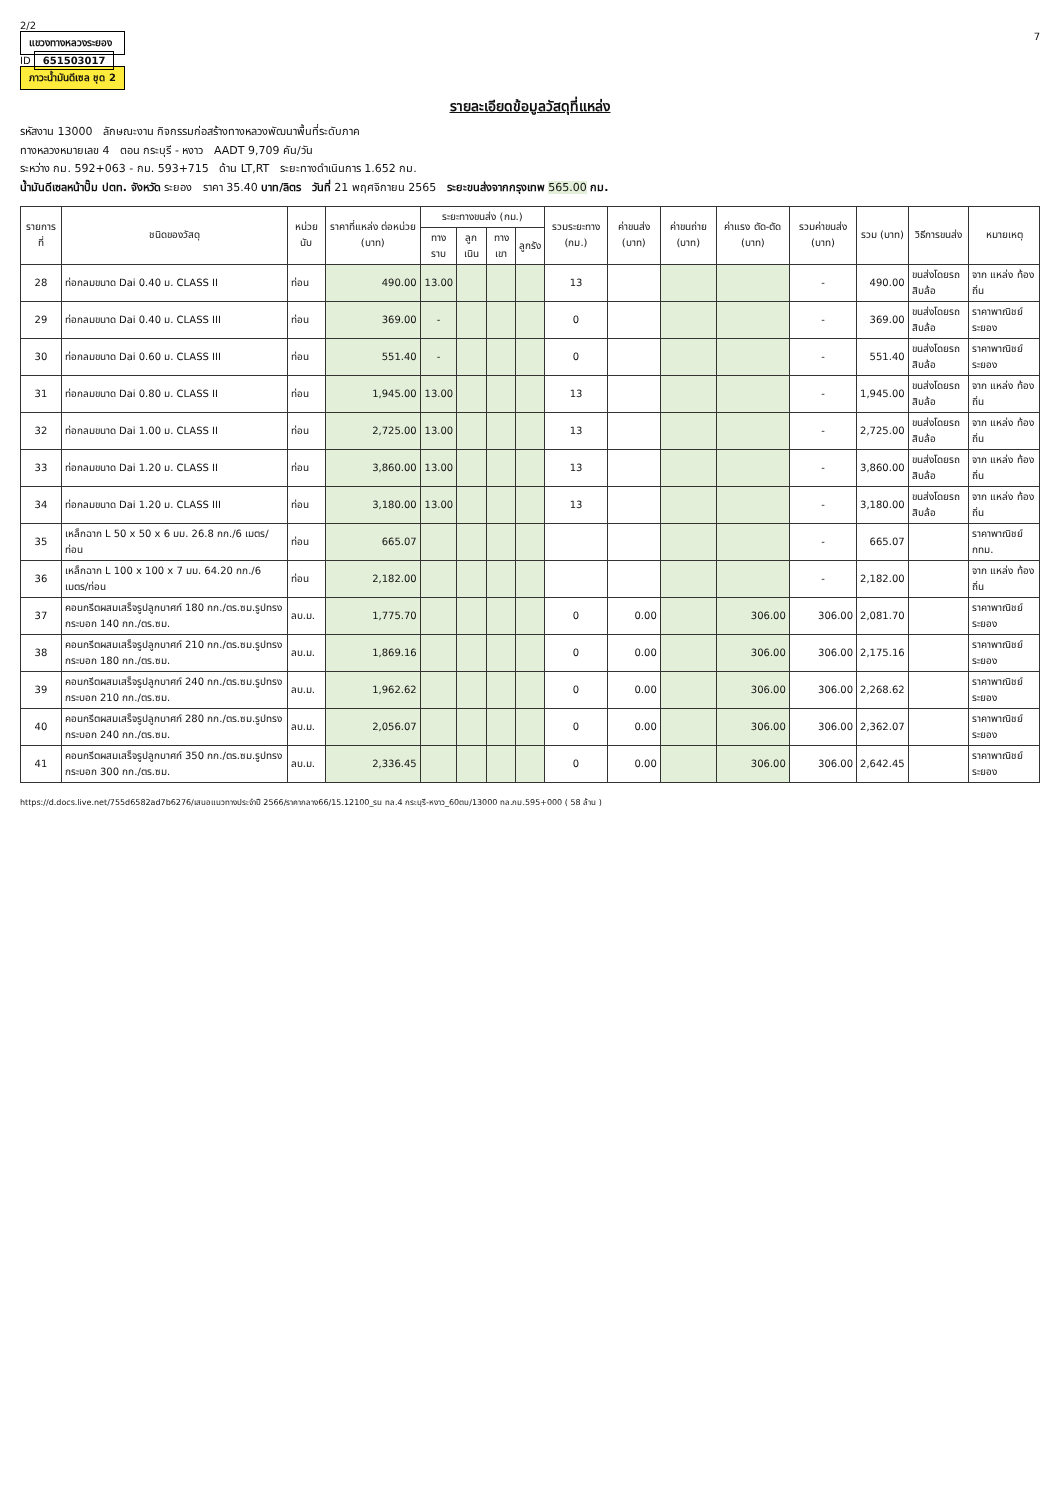2/2
แขวงทางหลวงระยอง
ID 651503017
ภาวะน้ำมันดีเซล ชุด 2
7
รายละเอียดข้อมูลวัสดุที่แหล่ง
รหัสงาน 13000 ลักษณะงาน กิจกรรมก่อสร้างทางหลวงพัฒนาพื้นที่ระดับภาค
ทางหลวงหมายเลข 4 ตอน กระบุรี - หงาว AADT 9,709 คัน/วัน
ระหว่าง กม. 592+063 - กม. 593+715 ด้าน LT,RT ระยะทางดำเนินการ 1.652 กม.
น้ำมันดีเซลหน้าปั๊ม ปตท. จังหวัด ระยอง ราคา 35.40 บาท/ลิตร วันที่ 21 พฤศจิกายน 2565 ระยะขนส่งจากกรุงเทพ 565.00 กม.
| รายการที่ | ชนิดของวัสดุ | หน่วยนับ | ราคาที่แหล่ง ต่อหน่วย (บาท) | ระยะทางขนส่ง (กม.) | | | | รวมระยะทาง (กม.) | ค่าขนส่ง (บาท) | ค่าขนถ่าย (บาท) | ค่าแรง ตัด-ตัด (บาท) | รวมค่าขนส่ง (บาท) | รวม (บาท) | วิธีการขนส่ง | หมายเหตุ |
| --- | --- | --- | --- | --- | --- | --- | --- | --- | --- | --- | --- | --- | --- | --- | --- |
| | | | | ทางราบ | ลูกเนิน | ทางเขา | ลูกรัง | | | | | | | | |
| 28 | ท่อกลมขนาด Dai 0.40 ม. CLASS II | ท่อน | 490.00 | 13.00 | | | | 13 | | | | - | 490.00 | ขนส่งโดยรถสิบล้อ | จาก แหล่ง ท้องถิ่น |
| 29 | ท่อกลมขนาด Dai 0.40 ม. CLASS III | ท่อน | 369.00 | - | | | | 0 | | | | - | 369.00 | ขนส่งโดยรถสิบล้อ | ราคาพาณิชย์ ระยอง |
| 30 | ท่อกลมขนาด Dai 0.60 ม. CLASS III | ท่อน | 551.40 | - | | | | 0 | | | | - | 551.40 | ขนส่งโดยรถสิบล้อ | ราคาพาณิชย์ ระยอง |
| 31 | ท่อกลมขนาด Dai 0.80 ม. CLASS II | ท่อน | 1,945.00 | 13.00 | | | | 13 | | | | - | 1,945.00 | ขนส่งโดยรถสิบล้อ | จาก แหล่ง ท้องถิ่น |
| 32 | ท่อกลมขนาด Dai 1.00 ม. CLASS II | ท่อน | 2,725.00 | 13.00 | | | | 13 | | | | - | 2,725.00 | ขนส่งโดยรถสิบล้อ | จาก แหล่ง ท้องถิ่น |
| 33 | ท่อกลมขนาด Dai 1.20 ม. CLASS II | ท่อน | 3,860.00 | 13.00 | | | | 13 | | | | - | 3,860.00 | ขนส่งโดยรถสิบล้อ | จาก แหล่ง ท้องถิ่น |
| 34 | ท่อกลมขนาด Dai 1.20 ม. CLASS III | ท่อน | 3,180.00 | 13.00 | | | | 13 | | | | - | 3,180.00 | ขนส่งโดยรถสิบล้อ | จาก แหล่ง ท้องถิ่น |
| 35 | เหล็กฉาก L 50 x 50 x 6 มม. 26.8 กก./6 เมตร/ท่อน | ท่อน | 665.07 | | | | | | | | | - | 665.07 | | ราคาพาณิชย์ กทม. |
| 36 | เหล็กฉาก L 100 x 100 x 7 มม. 64.20 กก./6 เมตร/ท่อน | ท่อน | 2,182.00 | | | | | | | | | - | 2,182.00 | | จาก แหล่ง ท้องถิ่น |
| 37 | คอนกรีตผสมเสร็จรูปลูกบาศก์ 180 กก./ตร.ซม.รูปทรงกระบอก 140 กก./ตร.ซม. | ลบ.ม. | 1,775.70 | | | | | 0 | 0.00 | | 306.00 | 306.00 | 2,081.70 | | ราคาพาณิชย์ ระยอง |
| 38 | คอนกรีตผสมเสร็จรูปลูกบาศก์ 210 กก./ตร.ซม.รูปทรงกระบอก 180 กก./ตร.ซม. | ลบ.ม. | 1,869.16 | | | | | 0 | 0.00 | | 306.00 | 306.00 | 2,175.16 | | ราคาพาณิชย์ ระยอง |
| 39 | คอนกรีตผสมเสร็จรูปลูกบาศก์ 240 กก./ตร.ซม.รูปทรงกระบอก 210 กก./ตร.ซม. | ลบ.ม. | 1,962.62 | | | | | 0 | 0.00 | | 306.00 | 306.00 | 2,268.62 | | ราคาพาณิชย์ ระยอง |
| 40 | คอนกรีตผสมเสร็จรูปลูกบาศก์ 280 กก./ตร.ซม.รูปทรงกระบอก 240 กก./ตร.ซม. | ลบ.ม. | 2,056.07 | | | | | 0 | 0.00 | | 306.00 | 306.00 | 2,362.07 | | ราคาพาณิชย์ ระยอง |
| 41 | คอนกรีตผสมเสร็จรูปลูกบาศก์ 350 กก./ตร.ซม.รูปทรงกระบอก 300 กก./ตร.ซม. | ลบ.ม. | 2,336.45 | | | | | 0 | 0.00 | | 306.00 | 306.00 | 2,642.45 | | ราคาพาณิชย์ ระยอง |
https://d.docs.live.net/755d6582ad7b6276/เสนอแนวทางประจำปี 2566/ราคากลาง66/15.12100_รน ทล.4 กระบุรี-หงาว_60ตบ/13000 ทล.กม.595+000 ( 58 ล้าน )